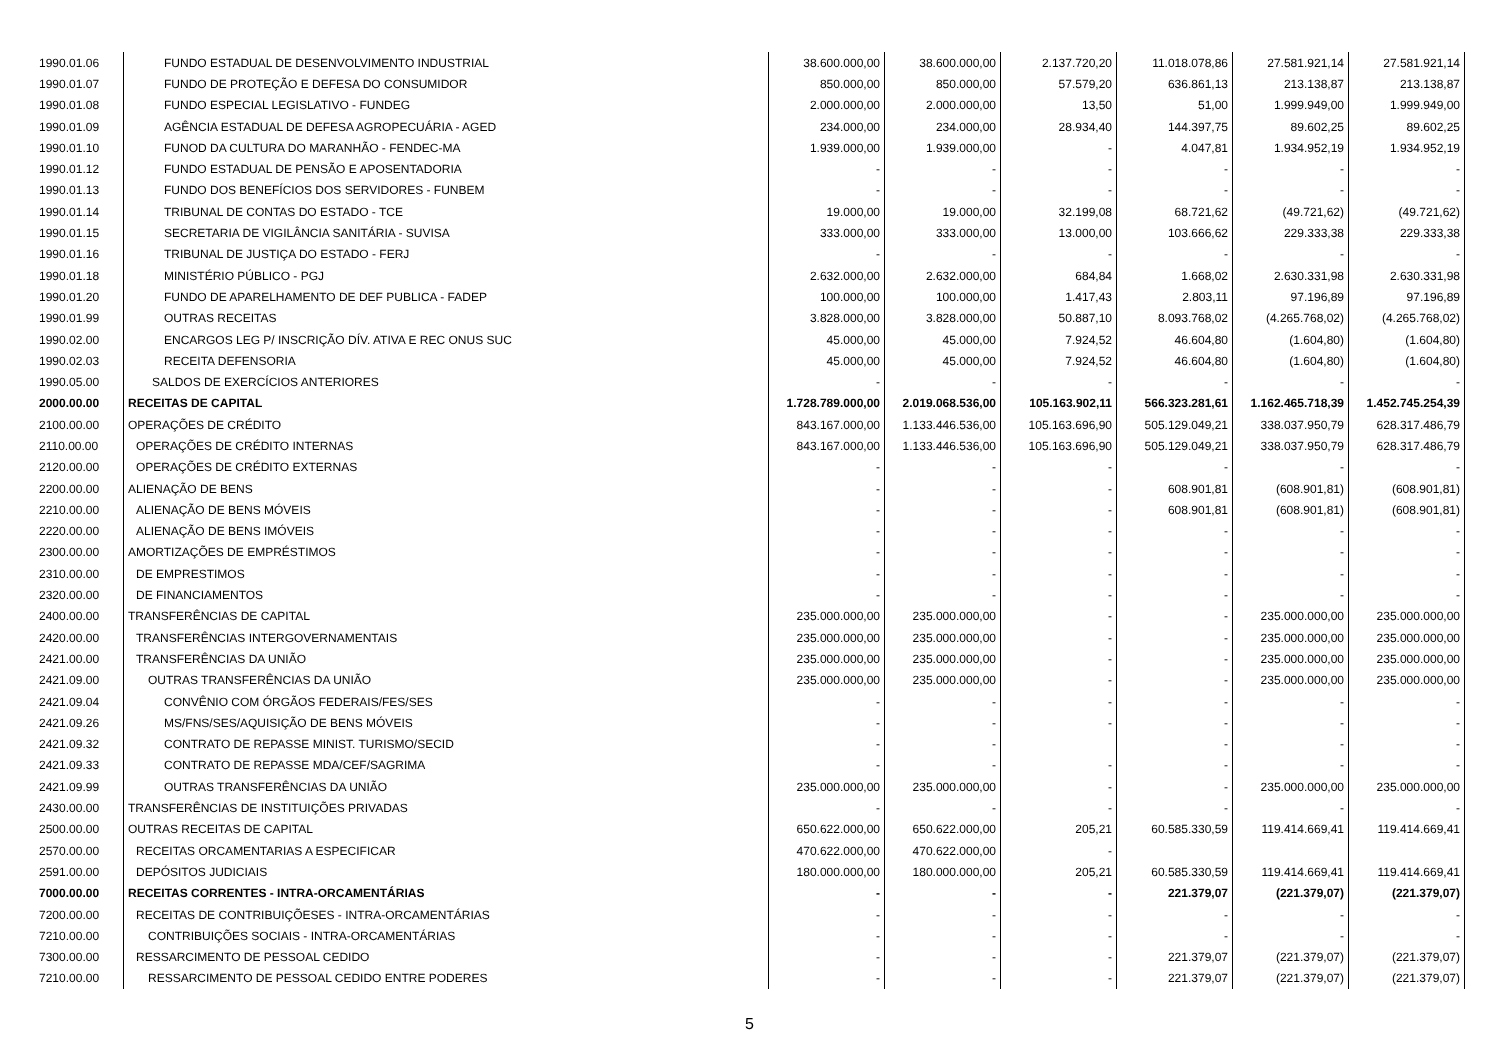| 1990.01.06 | FUNDO ESTADUAL DE DESENVOLVIMENTO INDUSTRIAL | 38.600.000,00 | 38.600.000,00 | 2.137.720,20 | 11.018.078,86 | 27.581.921,14 | 27.581.921,14 |
| 1990.01.07 | FUNDO DE PROTEÇÃO E DEFESA DO CONSUMIDOR | 850.000,00 | 850.000,00 | 57.579,20 | 636.861,13 | 213.138,87 | 213.138,87 |
| 1990.01.08 | FUNDO ESPECIAL LEGISLATIVO - FUNDEG | 2.000.000,00 | 2.000.000,00 | 13,50 | 51,00 | 1.999.949,00 | 1.999.949,00 |
| 1990.01.09 | AGÊNCIA ESTADUAL DE DEFESA AGROPECUÁRIA - AGED | 234.000,00 | 234.000,00 | 28.934,40 | 144.397,75 | 89.602,25 | 89.602,25 |
| 1990.01.10 | FUNOD DA CULTURA DO MARANHÃO - FENDEC-MA | 1.939.000,00 | 1.939.000,00 | - | 4.047,81 | 1.934.952,19 | 1.934.952,19 |
| 1990.01.12 | FUNDO ESTADUAL DE PENSÃO E APOSENTADORIA | - | - | - | - | - | - |
| 1990.01.13 | FUNDO DOS BENEFÍCIOS DOS SERVIDORES - FUNBEM | - | - | - | - | - | - |
| 1990.01.14 | TRIBUNAL DE CONTAS DO ESTADO - TCE | 19.000,00 | 19.000,00 | 32.199,08 | 68.721,62 | (49.721,62) | (49.721,62) |
| 1990.01.15 | SECRETARIA DE VIGILÂNCIA SANITÁRIA - SUVISA | 333.000,00 | 333.000,00 | 13.000,00 | 103.666,62 | 229.333,38 | 229.333,38 |
| 1990.01.16 | TRIBUNAL DE JUSTIÇA DO ESTADO - FERJ | - | - | - | - | - | - |
| 1990.01.18 | MINISTÉRIO PÚBLICO - PGJ | 2.632.000,00 | 2.632.000,00 | 684,84 | 1.668,02 | 2.630.331,98 | 2.630.331,98 |
| 1990.01.20 | FUNDO DE APARELHAMENTO DE DEF PUBLICA - FADEP | 100.000,00 | 100.000,00 | 1.417,43 | 2.803,11 | 97.196,89 | 97.196,89 |
| 1990.01.99 | OUTRAS RECEITAS | 3.828.000,00 | 3.828.000,00 | 50.887,10 | 8.093.768,02 | (4.265.768,02) | (4.265.768,02) |
| 1990.02.00 | ENCARGOS LEG P/ INSCRIÇÃO DÍV. ATIVA E REC ONUS SUC | 45.000,00 | 45.000,00 | 7.924,52 | 46.604,80 | (1.604,80) | (1.604,80) |
| 1990.02.03 | RECEITA DEFENSORIA | 45.000,00 | 45.000,00 | 7.924,52 | 46.604,80 | (1.604,80) | (1.604,80) |
| 1990.05.00 | SALDOS DE EXERCÍCIOS ANTERIORES | - | - | - | - | - | - |
| 2000.00.00 | RECEITAS DE CAPITAL | 1.728.789.000,00 | 2.019.068.536,00 | 105.163.902,11 | 566.323.281,61 | 1.162.465.718,39 | 1.452.745.254,39 |
| 2100.00.00 | OPERAÇÕES DE CRÉDITO | 843.167.000,00 | 1.133.446.536,00 | 105.163.696,90 | 505.129.049,21 | 338.037.950,79 | 628.317.486,79 |
| 2110.00.00 | OPERAÇÕES DE CRÉDITO INTERNAS | 843.167.000,00 | 1.133.446.536,00 | 105.163.696,90 | 505.129.049,21 | 338.037.950,79 | 628.317.486,79 |
| 2120.00.00 | OPERAÇÕES DE CRÉDITO EXTERNAS | - | - | - | - | - | - |
| 2200.00.00 | ALIENAÇÃO DE BENS | - | - | - | 608.901,81 | (608.901,81) | (608.901,81) |
| 2210.00.00 | ALIENAÇÃO DE BENS MÓVEIS | - | - | - | 608.901,81 | (608.901,81) | (608.901,81) |
| 2220.00.00 | ALIENAÇÃO DE BENS IMÓVEIS | - | - | - | - | - | - |
| 2300.00.00 | AMORTIZAÇÕES DE EMPRÉSTIMOS | - | - | - | - | - | - |
| 2310.00.00 | DE EMPRESTIMOS | - | - | - | - | - | - |
| 2320.00.00 | DE FINANCIAMENTOS | - | - | - | - | - | - |
| 2400.00.00 | TRANSFERÊNCIAS DE CAPITAL | 235.000.000,00 | 235.000.000,00 | - | - | 235.000.000,00 | 235.000.000,00 |
| 2420.00.00 | TRANSFERÊNCIAS INTERGOVERNAMENTAIS | 235.000.000,00 | 235.000.000,00 | - | - | 235.000.000,00 | 235.000.000,00 |
| 2421.00.00 | TRANSFERÊNCIAS DA UNIÃO | 235.000.000,00 | 235.000.000,00 | - | - | 235.000.000,00 | 235.000.000,00 |
| 2421.09.00 | OUTRAS TRANSFERÊNCIAS DA UNIÃO | 235.000.000,00 | 235.000.000,00 | - | - | 235.000.000,00 | 235.000.000,00 |
| 2421.09.04 | CONVÊNIO COM ÓRGÃOS FEDERAIS/FES/SES | - | - | - | - | - | - |
| 2421.09.26 | MS/FNS/SES/AQUISIÇÃO DE BENS MÓVEIS | - | - | - | - | - | - |
| 2421.09.32 | CONTRATO DE REPASSE MINIST. TURISMO/SECID | - | - | | - | - | - |
| 2421.09.33 | CONTRATO DE REPASSE MDA/CEF/SAGRIMA | - | - | - | - | - | - |
| 2421.09.99 | OUTRAS TRANSFERÊNCIAS DA UNIÃO | 235.000.000,00 | 235.000.000,00 | - | - | 235.000.000,00 | 235.000.000,00 |
| 2430.00.00 | TRANSFERÊNCIAS DE INSTITUIÇÕES PRIVADAS | - | - | - | - | - | - |
| 2500.00.00 | OUTRAS RECEITAS DE CAPITAL | 650.622.000,00 | 650.622.000,00 | 205,21 | 60.585.330,59 | 119.414.669,41 | 119.414.669,41 |
| 2570.00.00 | RECEITAS ORCAMENTARIAS A ESPECIFICAR | 470.622.000,00 | 470.622.000,00 | - | | | |
| 2591.00.00 | DEPÓSITOS JUDICIAIS | 180.000.000,00 | 180.000.000,00 | 205,21 | 60.585.330,59 | 119.414.669,41 | 119.414.669,41 |
| 7000.00.00 | RECEITAS CORRENTES - INTRA-ORCAMENTÁRIAS | - | - | - | 221.379,07 | (221.379,07) | (221.379,07) |
| 7200.00.00 | RECEITAS DE CONTRIBUIÇÕESES - INTRA-ORCAMENTÁRIAS | - | - | - | - | - | - |
| 7210.00.00 | CONTRIBUIÇÕES SOCIAIS - INTRA-ORCAMENTÁRIAS | - | - | - | - | - | - |
| 7300.00.00 | RESSARCIMENTO DE PESSOAL CEDIDO | - | - | - | 221.379,07 | (221.379,07) | (221.379,07) |
| 7210.00.00 | RESSARCIMENTO DE PESSOAL CEDIDO ENTRE PODERES | - | - | - | 221.379,07 | (221.379,07) | (221.379,07) |
5